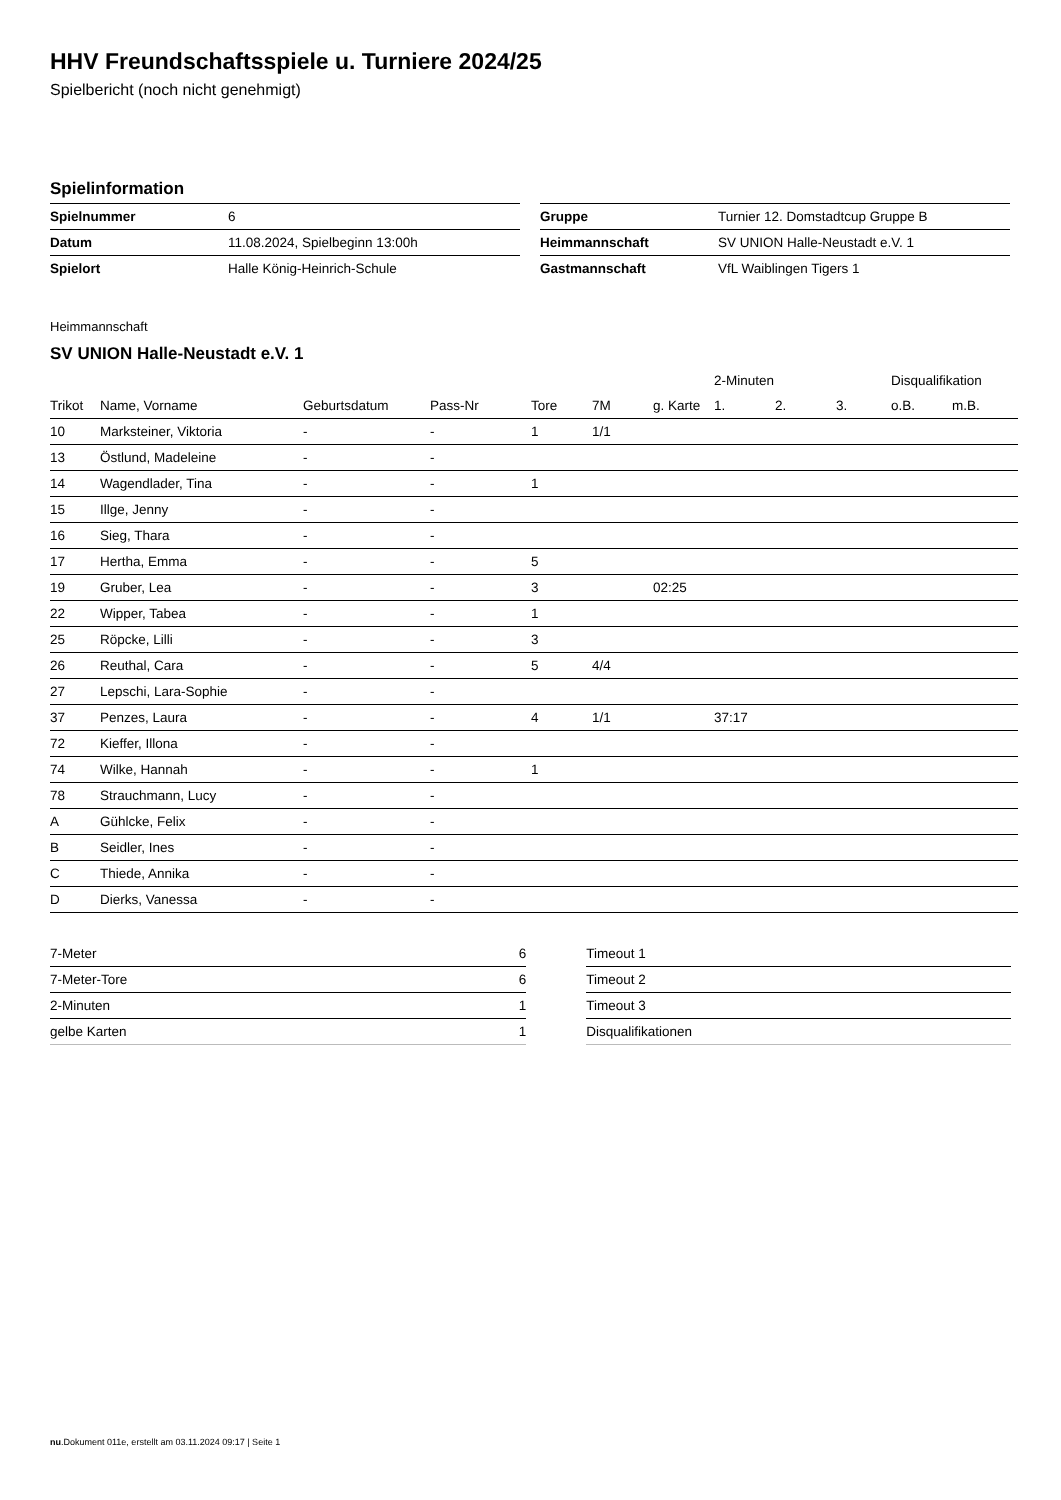HHV Freundschaftsspiele u. Turniere 2024/25
Spielbericht (noch nicht genehmigt)
Spielinformation
| Spielnummer | 6 |
| Datum | 11.08.2024, Spielbeginn 13:00h |
| Spielort | Halle König-Heinrich-Schule |
| Gruppe | Turnier 12. Domstadtcup Gruppe B |
| Heimmannschaft | SV UNION Halle-Neustadt e.V. 1 |
| Gastmannschaft | VfL Waiblingen Tigers 1 |
Heimmannschaft
SV UNION Halle-Neustadt e.V. 1
| | | | | | | | 2-Minuten | | | Disqualifikation | |
| Trikot | Name, Vorname | Geburtsdatum | Pass-Nr | Tore | 7M | g. Karte | 1. | 2. | 3. | o.B. | m.B. |
| 10 | Marksteiner, Viktoria | - | - | 1 | 1/1 | | | | | | |
| 13 | Östlund, Madeleine | - | - | | | | | | | | |
| 14 | Wagendlader, Tina | - | - | 1 | | | | | | | |
| 15 | Illge, Jenny | - | - | | | | | | | | |
| 16 | Sieg, Thara | - | - | | | | | | | | |
| 17 | Hertha, Emma | - | - | 5 | | | | | | | |
| 19 | Gruber, Lea | - | - | 3 | | 02:25 | | | | | |
| 22 | Wipper, Tabea | - | - | 1 | | | | | | | |
| 25 | Röpcke, Lilli | - | - | 3 | | | | | | | |
| 26 | Reuthal, Cara | - | - | 5 | 4/4 | | | | | | |
| 27 | Lepschi, Lara-Sophie | - | - | | | | | | | | |
| 37 | Penzes, Laura | - | - | 4 | 1/1 | | 37:17 | | | | |
| 72 | Kieffer, Illona | - | - | | | | | | | | |
| 74 | Wilke, Hannah | - | - | 1 | | | | | | | |
| 78 | Strauchmann, Lucy | - | - | | | | | | | | |
| A | Gühlcke, Felix | - | - | | | | | | | | |
| B | Seidler, Ines | - | - | | | | | | | | |
| C | Thiede, Annika | - | - | | | | | | | | |
| D | Dierks, Vanessa | - | - | | | | | | | | |
| 7-Meter | 6 |
| 7-Meter-Tore | 6 |
| 2-Minuten | 1 |
| gelbe Karten | 1 |
| Timeout 1 | |
| Timeout 2 | |
| Timeout 3 | |
| Disqualifikationen | |
nu.Dokument 011e, erstellt am 03.11.2024 09:17 | Seite 1